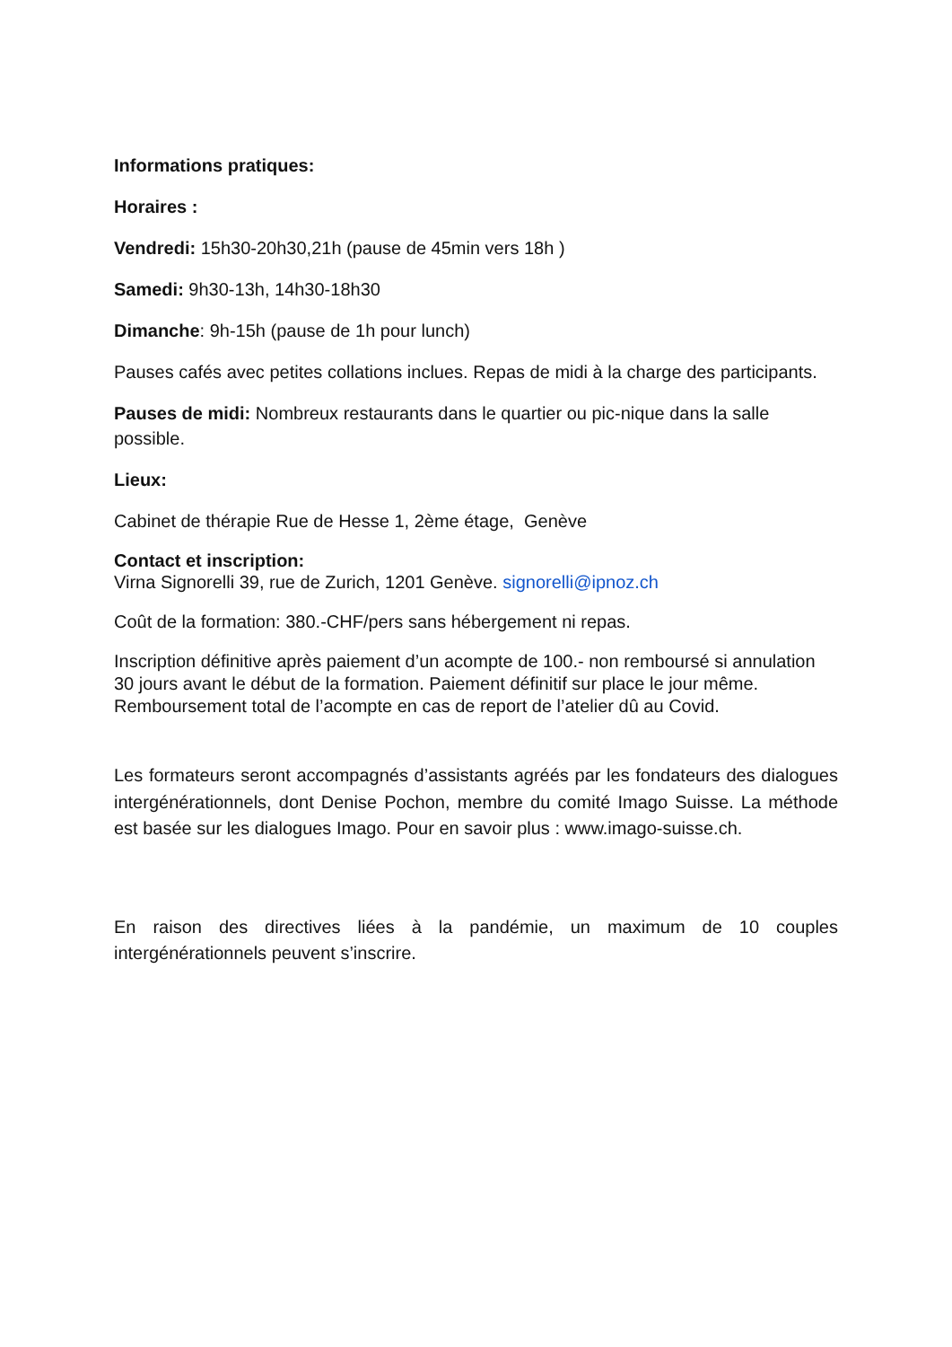Informations pratiques:
Horaires :
Vendredi: 15h30-20h30,21h (pause de 45min vers 18h )
Samedi: 9h30-13h, 14h30-18h30
Dimanche: 9h-15h (pause de 1h pour lunch)
Pauses cafés avec petites collations inclues. Repas de midi à la charge des participants.
Pauses de midi: Nombreux restaurants dans le quartier ou pic-nique dans la salle possible.
Lieux:
Cabinet de thérapie Rue de Hesse 1, 2ème étage, Genève
Contact et inscription:
Virna Signorelli 39, rue de Zurich, 1201 Genève. signorelli@ipnoz.ch
Coût de la formation: 380.-CHF/pers sans hébergement ni repas.
Inscription définitive après paiement d’un acompte de 100.- non remboursé si annulation 30 jours avant le début de la formation. Paiement définitif sur place le jour même. Remboursement total de l’acompte en cas de report de l’atelier dû au Covid.
Les formateurs seront accompagnés d’assistants agréés par les fondateurs des dialogues intergénérationnels, dont Denise Pochon, membre du comité Imago Suisse. La méthode est basée sur les dialogues Imago. Pour en savoir plus : www.imago-suisse.ch.
En raison des directives liées à la pandémie, un maximum de 10 couples intergénérationnels peuvent s’inscrire.